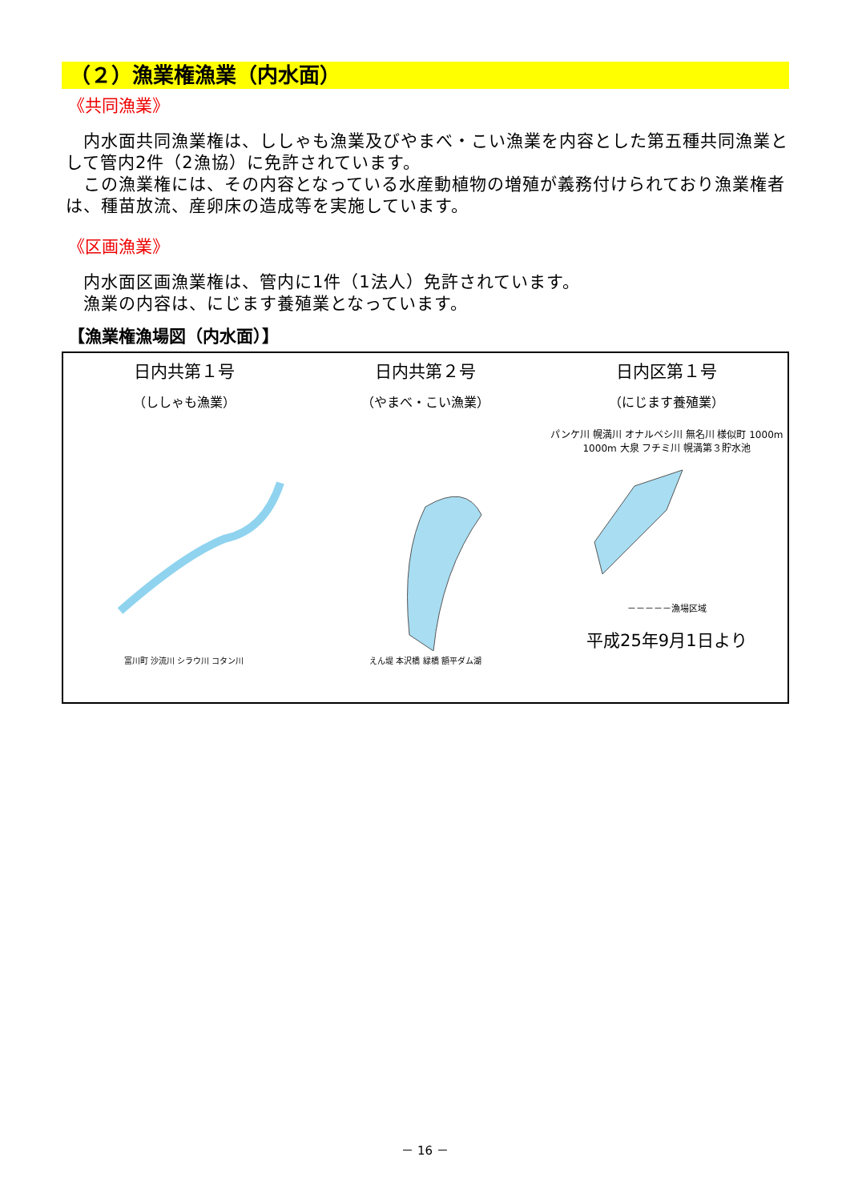（２）漁業権漁業（内水面）
《共同漁業》
　内水面共同漁業権は、ししゃも漁業及びやまべ・こい漁業を内容とした第五種共同漁業として管内2件（2漁協）に免許されています。
　この漁業権には、その内容となっている水産動植物の増殖が義務付けられており漁業権者は、種苗放流、産卵床の造成等を実施しています。
《区画漁業》
　内水面区画漁業権は、管内に1件（1法人）免許されています。
　漁業の内容は、にじます養殖業となっています。
【漁業権漁場図（内水面）】
日内共第１号
（ししゃも漁業）
富川町 沙流川 シラウ川 コタン川
日内共第２号
（やまべ・こい漁業）
えん堤 本沢橋 緑橋 額平ダム湖
日内区第１号
（にじます養殖業）
パンケ川 幌満川 オナルベシ川 無名川 様似町 1000m 1000m 大泉 フチミ川 幌満第３貯水池
－－－－－漁場区域
平成25年9月1日より
－ 16 －